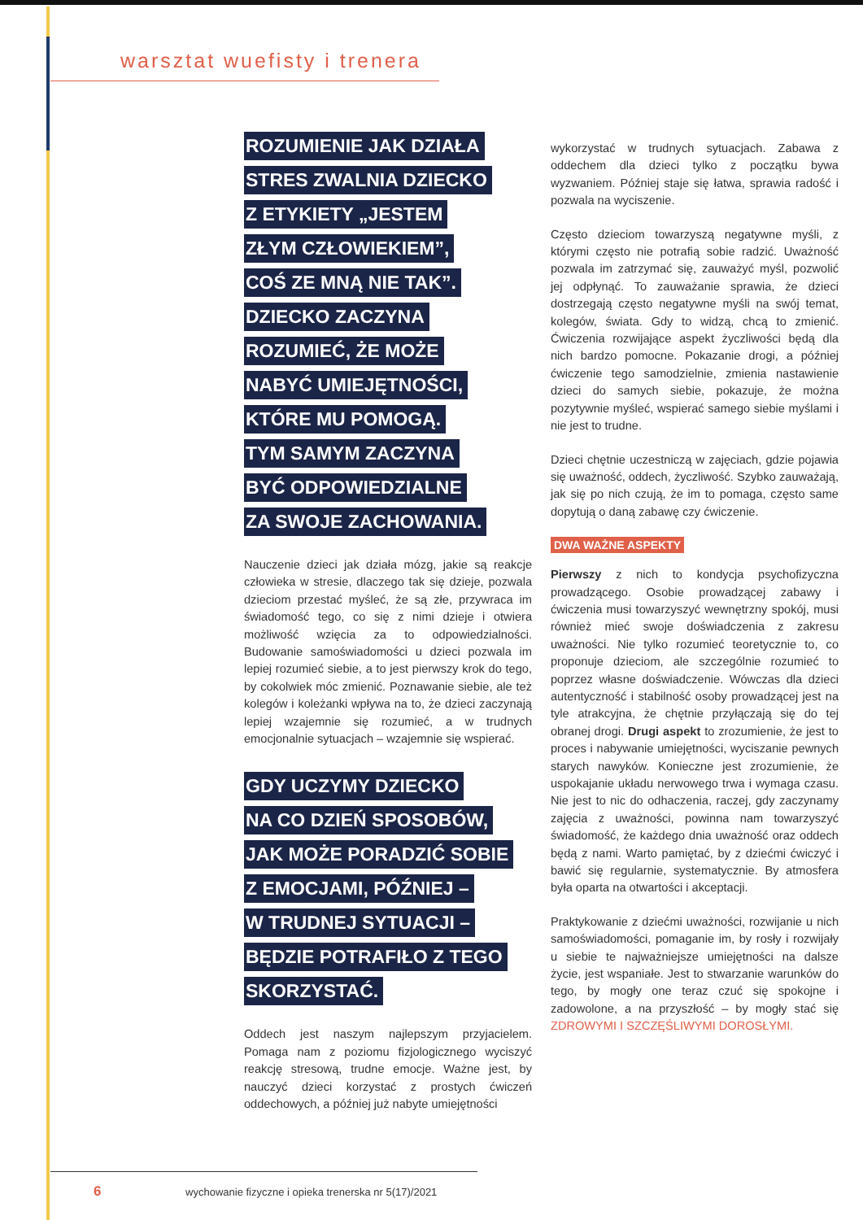warsztat wuefisty i trenera
ROZUMIENIE JAK DZIAŁA
STRES ZWALNIA DZIECKO
Z ETYKIETY „JESTEM
ZŁYM CZŁOWIEKIEM”,
COŚ ZE MNĄ NIE TAK”.
DZIECKO ZACZYNA
ROZUMIEĆ, ŻE MOŻE
NABYĆ UMIEJĘTNOŚCI,
KTÓRE MU POMOGĄ.
TYM SAMYM ZACZYNA
BYĆ ODPOWIEDZIALNE
ZA SWOJE ZACHOWANIA.
Nauczenie dzieci jak działa mózg, jakie są reakcje człowieka w stresie, dlaczego tak się dzieje, pozwala dzieciom przestać myśleć, że są złe, przywraca im świadomość tego, co się z nimi dzieje i otwiera możliwość wzięcia za to odpowiedzialności. Budowanie samoświadomości u dzieci pozwala im lepiej rozumieć siebie, a to jest pierwszy krok do tego, by cokolwiek móc zmienić. Poznawanie siebie, ale też kolegów i koleżanki wpływa na to, że dzieci zaczynają lepiej wzajemnie się rozumieć, a w trudnych emocjonalnie sytuacjach – wzajemnie się wspierać.
GDY UCZYMY DZIECKO
NA CO DZIEŃ SPOSOBÓW,
JAK MOŻE PORADZIĆ SOBIE
Z EMOCJAMI, PÓŹNIEJ –
W TRUDNEJ SYTUACJI –
BĘDZIE POTRAFIŁO Z TEGO
SKORZYSTAĆ.
Oddech jest naszym najlepszym przyjacielem. Pomaga nam z poziomu fizjologicznego wyciszyć reakcję stresową, trudne emocje. Ważne jest, by nauczyć dzieci korzystać z prostych ćwiczeń oddechowych, a później już nabyte umiejętności
wykorzystać w trudnych sytuacjach. Zabawa z oddechem dla dzieci tylko z początku bywa wyzwaniem. Później staje się łatwa, sprawia radość i pozwala na wyciszenie.
Często dzieciom towarzyszą negatywne myśli, z którymi często nie potrafią sobie radzić. Uważność pozwala im zatrzymać się, zauważyć myśl, pozwolić jej odpłynąć. To zauważanie sprawia, że dzieci dostrzegają często negatywne myśli na swój temat, kolegów, świata. Gdy to widzą, chcą to zmienić. Ćwiczenia rozwijające aspekt życzliwości będą dla nich bardzo pomocne. Pokazanie drogi, a później ćwiczenie tego samodzielnie, zmienia nastawienie dzieci do samych siebie, pokazuje, że można pozytywnie myśleć, wspierać samego siebie myślami i nie jest to trudne.
Dzieci chętnie uczestniczą w zajęciach, gdzie pojawia się uważność, oddech, życzliwość. Szybko zauważają, jak się po nich czują, że im to pomaga, często same dopytują o daną zabawę czy ćwiczenie.
DWA WAŻNE ASPEKTY
Pierwszy z nich to kondycja psychofizyczna prowadzącego. Osobie prowadzącej zabawy i ćwiczenia musi towarzyszyć wewnętrzny spokój, musi również mieć swoje doświadczenia z zakresu uważności. Nie tylko rozumieć teoretycznie to, co proponuje dzieciom, ale szczególnie rozumieć to poprzez własne doświadczenie. Wówczas dla dzieci autentyczność i stabilność osoby prowadzącej jest na tyle atrakcyjna, że chętnie przyłączają się do tej obranej drogi. Drugi aspekt to zrozumienie, że jest to proces i nabywanie umiejętności, wyciszanie pewnych starych nawyków. Konieczne jest zrozumienie, że uspokajanie układu nerwowego trwa i wymaga czasu. Nie jest to nic do odhaczenia, raczej, gdy zaczynamy zajęcia z uważności, powinna nam towarzyszyć świadomość, że każdego dnia uważność oraz oddech będą z nami. Warto pamiętać, by z dziećmi ćwiczyć i bawić się regularnie, systematycznie. By atmosfera była oparta na otwartości i akceptacji.
Praktykowanie z dziećmi uważności, rozwijanie u nich samoświadomości, pomaganie im, by rosły i rozwijały u siebie te najważniejsze umiejętności na dalsze życie, jest wspaniałe. Jest to stwarzanie warunków do tego, by mogły one teraz czuć się spokojne i zadowolone, a na przyszłość – by mogły stać się ZDROWYMI I SZCZĘŚLIWYMI DOROSŁYMI.
6 wychowanie fizyczne i opieka trenerska nr 5(17)/2021